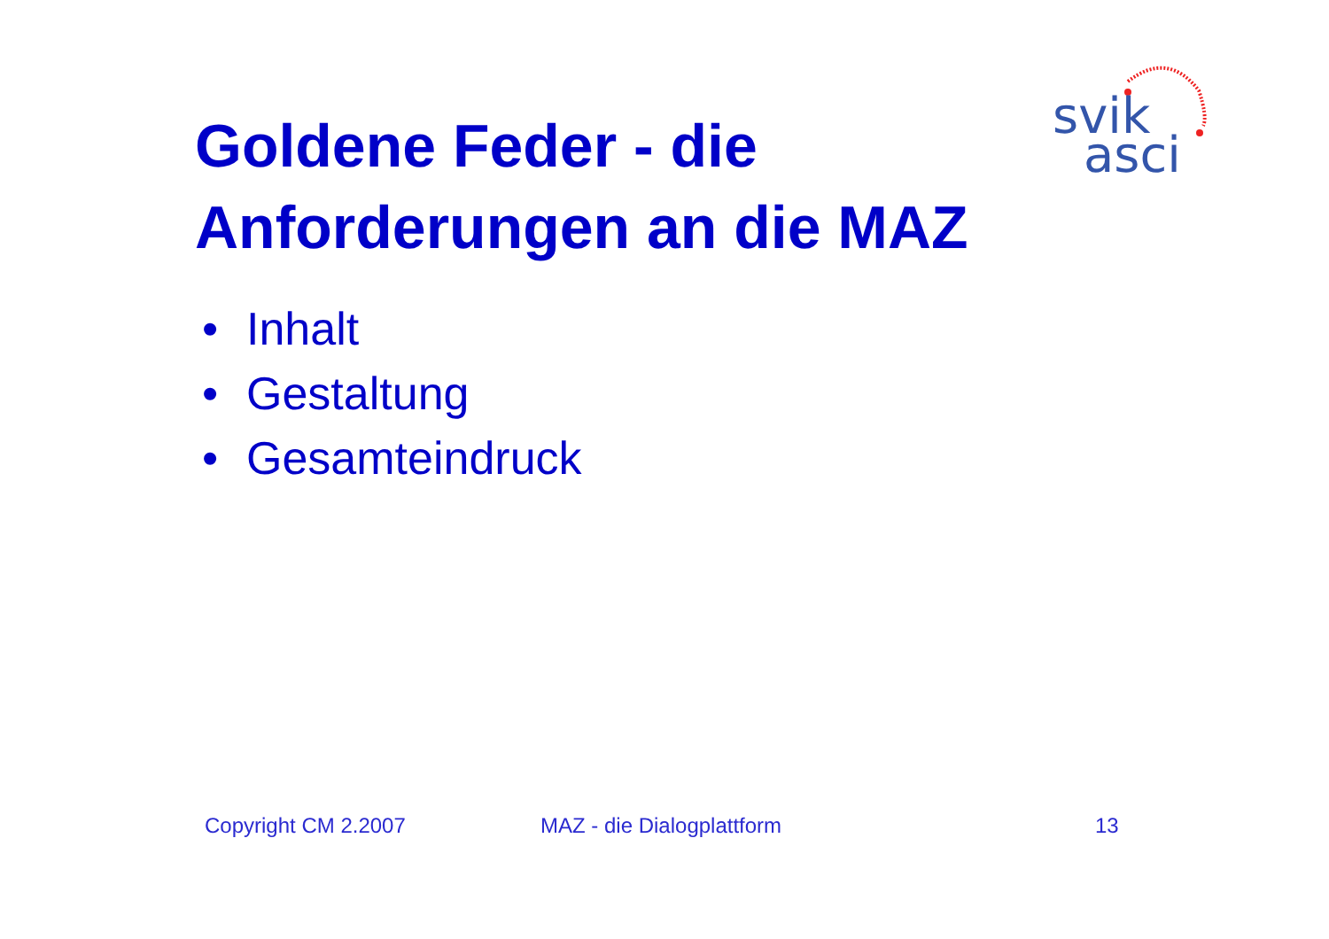svik
asci
Goldene Feder - die
Anforderungen an die MAZ
• Inhalt
• Gestaltung
• Gesamteindruck
Copyright CM 2.2007 MAZ - die Dialogplattform 13